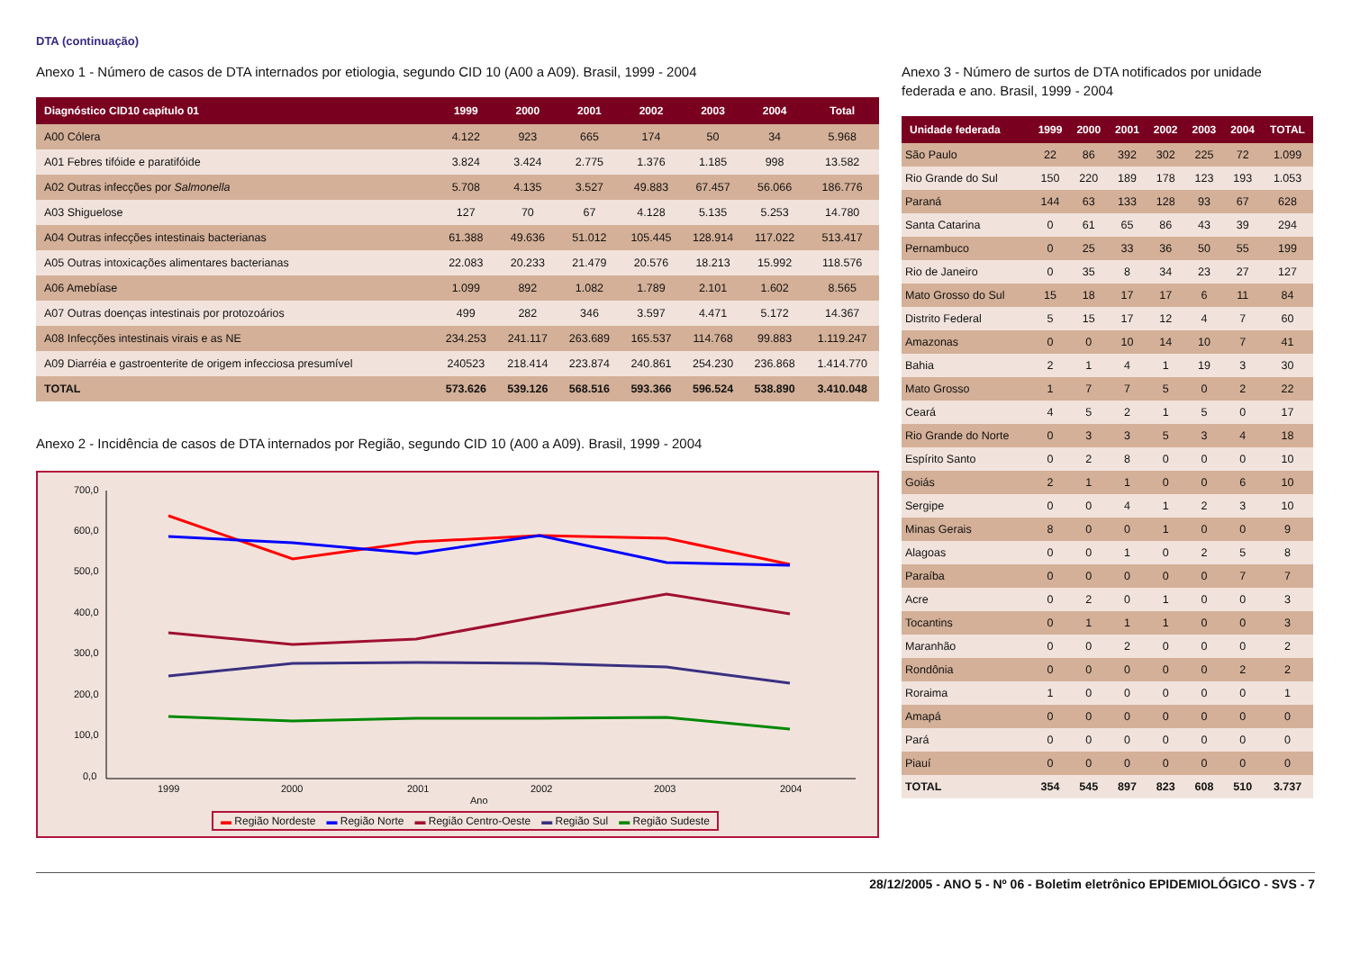DTA (continuação)
Anexo 1 - Número de casos de DTA internados por etiologia, segundo CID 10 (A00 a A09). Brasil, 1999 - 2004
| Diagnóstico CID10 capítulo 01 | 1999 | 2000 | 2001 | 2002 | 2003 | 2004 | Total |
| --- | --- | --- | --- | --- | --- | --- | --- |
| A00 Cólera | 4.122 | 923 | 665 | 174 | 50 | 34 | 5.968 |
| A01 Febres tifóide e paratifóide | 3.824 | 3.424 | 2.775 | 1.376 | 1.185 | 998 | 13.582 |
| A02 Outras infecções por Salmonella | 5.708 | 4.135 | 3.527 | 49.883 | 67.457 | 56.066 | 186.776 |
| A03 Shiguelose | 127 | 70 | 67 | 4.128 | 5.135 | 5.253 | 14.780 |
| A04 Outras infecções intestinais bacterianas | 61.388 | 49.636 | 51.012 | 105.445 | 128.914 | 117.022 | 513.417 |
| A05 Outras intoxicações alimentares bacterianas | 22.083 | 20.233 | 21.479 | 20.576 | 18.213 | 15.992 | 118.576 |
| A06 Amebíase | 1.099 | 892 | 1.082 | 1.789 | 2.101 | 1.602 | 8.565 |
| A07 Outras doenças intestinais por protozoários | 499 | 282 | 346 | 3.597 | 4.471 | 5.172 | 14.367 |
| A08 Infecções intestinais virais e as NE | 234.253 | 241.117 | 263.689 | 165.537 | 114.768 | 99.883 | 1.119.247 |
| A09 Diarréia e gastroenterite de origem infecciosa presumível | 240523 | 218.414 | 223.874 | 240.861 | 254.230 | 236.868 | 1.414.770 |
| TOTAL | 573.626 | 539.126 | 568.516 | 593.366 | 596.524 | 538.890 | 3.410.048 |
Anexo 2 - Incidência de casos de DTA internados por Região, segundo CID 10 (A00 a A09). Brasil, 1999 - 2004
700,0
600,0
500,0
400,0
300,0
200,0
100,0
0,0
1999
2000
2001
2002
2003
2004
Ano
▬ Região Nordeste ▬ Região Norte ▬ Região Centro-Oeste ▬ Região Sul ▬ Região Sudeste
Anexo 3 - Número de surtos de DTA notificados por unidade federada e ano. Brasil, 1999 - 2004
| Unidade federada | 1999 | 2000 | 2001 | 2002 | 2003 | 2004 | TOTAL |
| --- | --- | --- | --- | --- | --- | --- | --- |
| São Paulo | 22 | 86 | 392 | 302 | 225 | 72 | 1.099 |
| Rio Grande do Sul | 150 | 220 | 189 | 178 | 123 | 193 | 1.053 |
| Paraná | 144 | 63 | 133 | 128 | 93 | 67 | 628 |
| Santa Catarina | 0 | 61 | 65 | 86 | 43 | 39 | 294 |
| Pernambuco | 0 | 25 | 33 | 36 | 50 | 55 | 199 |
| Rio de Janeiro | 0 | 35 | 8 | 34 | 23 | 27 | 127 |
| Mato Grosso do Sul | 15 | 18 | 17 | 17 | 6 | 11 | 84 |
| Distrito Federal | 5 | 15 | 17 | 12 | 4 | 7 | 60 |
| Amazonas | 0 | 0 | 10 | 14 | 10 | 7 | 41 |
| Bahia | 2 | 1 | 4 | 1 | 19 | 3 | 30 |
| Mato Grosso | 1 | 7 | 7 | 5 | 0 | 2 | 22 |
| Ceará | 4 | 5 | 2 | 1 | 5 | 0 | 17 |
| Rio Grande do Norte | 0 | 3 | 3 | 5 | 3 | 4 | 18 |
| Espírito Santo | 0 | 2 | 8 | 0 | 0 | 0 | 10 |
| Goiás | 2 | 1 | 1 | 0 | 0 | 6 | 10 |
| Sergipe | 0 | 0 | 4 | 1 | 2 | 3 | 10 |
| Minas Gerais | 8 | 0 | 0 | 1 | 0 | 0 | 9 |
| Alagoas | 0 | 0 | 1 | 0 | 2 | 5 | 8 |
| Paraíba | 0 | 0 | 0 | 0 | 0 | 7 | 7 |
| Acre | 0 | 2 | 0 | 1 | 0 | 0 | 3 |
| Tocantins | 0 | 1 | 1 | 1 | 0 | 0 | 3 |
| Maranhão | 0 | 0 | 2 | 0 | 0 | 0 | 2 |
| Rondônia | 0 | 0 | 0 | 0 | 0 | 2 | 2 |
| Roraima | 1 | 0 | 0 | 0 | 0 | 0 | 1 |
| Amapá | 0 | 0 | 0 | 0 | 0 | 0 | 0 |
| Pará | 0 | 0 | 0 | 0 | 0 | 0 | 0 |
| Piauí | 0 | 0 | 0 | 0 | 0 | 0 | 0 |
| TOTAL | 354 | 545 | 897 | 823 | 608 | 510 | 3.737 |
28/12/2005 - ANO 5 - Nº 06 - Boletim eletrônico EPIDEMIOLÓGICO - SVS - 7